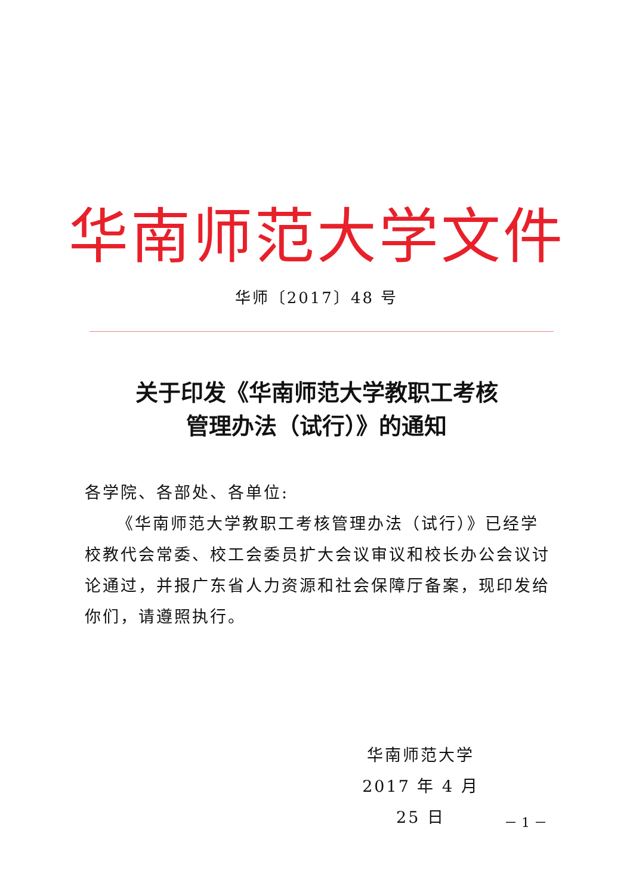华南师范大学文件
华师〔2017〕48 号
关于印发《华南师范大学教职工考核
管理办法（试行）》的通知
各学院、各部处、各单位:
《华南师范大学教职工考核管理办法（试行）》已经学校教代会常委、校工会委员扩大会议审议和校长办公会议讨论通过，并报广东省人力资源和社会保障厅备案，现印发给你们，请遵照执行。
华南师范大学
2017 年 4 月 25 日
－ 1 －